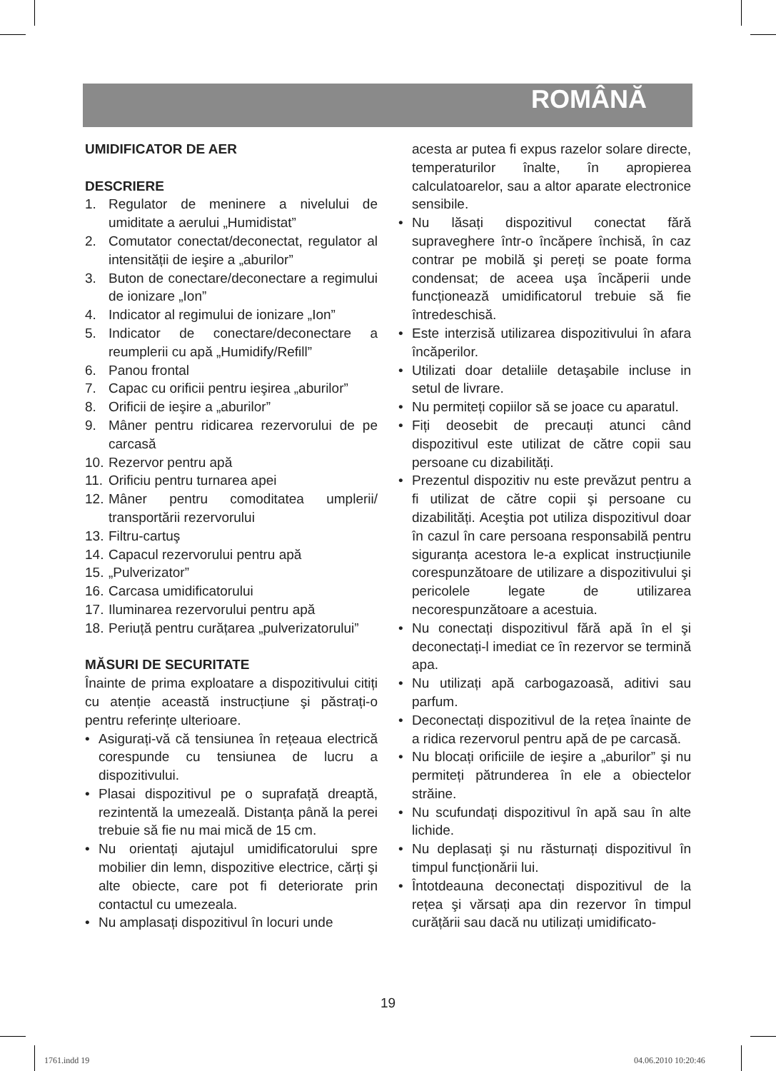ROMÂNĂ
UMIDIFICATOR DE AER
DESCRIERE
1. Regulator de meninere a nivelului de umiditate a aerului „Humidistat”
2. Comutator conectat/deconectat, regulator al intensității de ieşire a „aburilor”
3. Buton de conectare/deconectare a regimului de ionizare „Ion”
4. Indicator al regimului de ionizare „Ion”
5. Indicator de conectare/deconectare a reumplerii cu apă „Humidify/Refill”
6. Panou frontal
7. Capac cu orificii pentru ieşirea „aburilor”
8. Orificii de ieşire a „aburilor”
9. Mâner pentru ridicarea rezervorului de pe carcasă
10. Rezervor pentru apă
11. Orificiu pentru turnarea apei
12. Mâner pentru comoditatea umplerii/ transportării rezervorului
13. Filtru-cartuş
14. Capacul rezervorului pentru apă
15. „Pulverizator”
16. Carcasa umidificatorului
17. Iluminarea rezervorului pentru apă
18. Periuță pentru curățarea „pulverizatorului”
MĂSURI DE SECURITATE
Înainte de prima exploatare a dispozitivului citiți cu atenție această instrucțiune şi păstrați-o pentru referințe ulterioare.
• Asigurați-vă că tensiunea în rețeaua electrică corespunde cu tensiunea de lucru a dispozitivului.
• Plasai dispozitivul pe o suprafață dreaptă, rezintentă la umezeală. Distanța până la perei trebuie să fie nu mai mică de 15 cm.
• Nu orientați ajutajul umidificatorului spre mobilier din lemn, dispozitive electrice, cărți şi alte obiecte, care pot fi deteriorate prin contactul cu umezeala.
• Nu amplasați dispozitivul în locuri unde
acesta ar putea fi expus razelor solare directe, temperaturilor înalte, în apropierea calculatoarelor, sau a altor aparate electronice sensibile.
• Nu lăsați dispozitivul conectat fără supraveghere într-o încăpere închisă, în caz contrar pe mobilă şi pereți se poate forma condensat; de aceea uşa încăperii unde funcționează umidificatorul trebuie să fie întredeschisă.
• Este interzisă utilizarea dispozitivului în afara încăperilor.
• Utilizati doar detaliile detaşabile incluse in setul de livrare.
• Nu permiteți copiilor să se joace cu aparatul.
• Fiți deosebit de precauți atunci când dispozitivul este utilizat de către copii sau persoane cu dizabilități.
• Prezentul dispozitiv nu este prevăzut pentru a fi utilizat de către copii şi persoane cu dizabilități. Aceştia pot utiliza dispozitivul doar în cazul în care persoana responsabilă pentru siguranța acestora le-a explicat instrucțiunile corespunzătoare de utilizare a dispozitivului şi pericolele legate de utilizarea necorespunzătoare a acestuia.
• Nu conectați dispozitivul fără apă în el şi deconectați-l imediat ce în rezervor se termină apa.
• Nu utilizați apă carbogazoasă, aditivi sau parfum.
• Deconectați dispozitivul de la rețea înainte de a ridica rezervorul pentru apă de pe carcasă.
• Nu blocați orificiile de ieşire a „aburilor” şi nu permiteți pătrunderea în ele a obiectelor străine.
• Nu scufundați dispozitivul în apă sau în alte lichide.
• Nu deplasați şi nu răsturnați dispozitivul în timpul funcționării lui.
• Întotdeauna deconectați dispozitivul de la rețea şi vărsați apa din rezervor în timpul curățării sau dacă nu utilizați umidificato-
19
1761.indd 19 04.06.2010 10:20:46